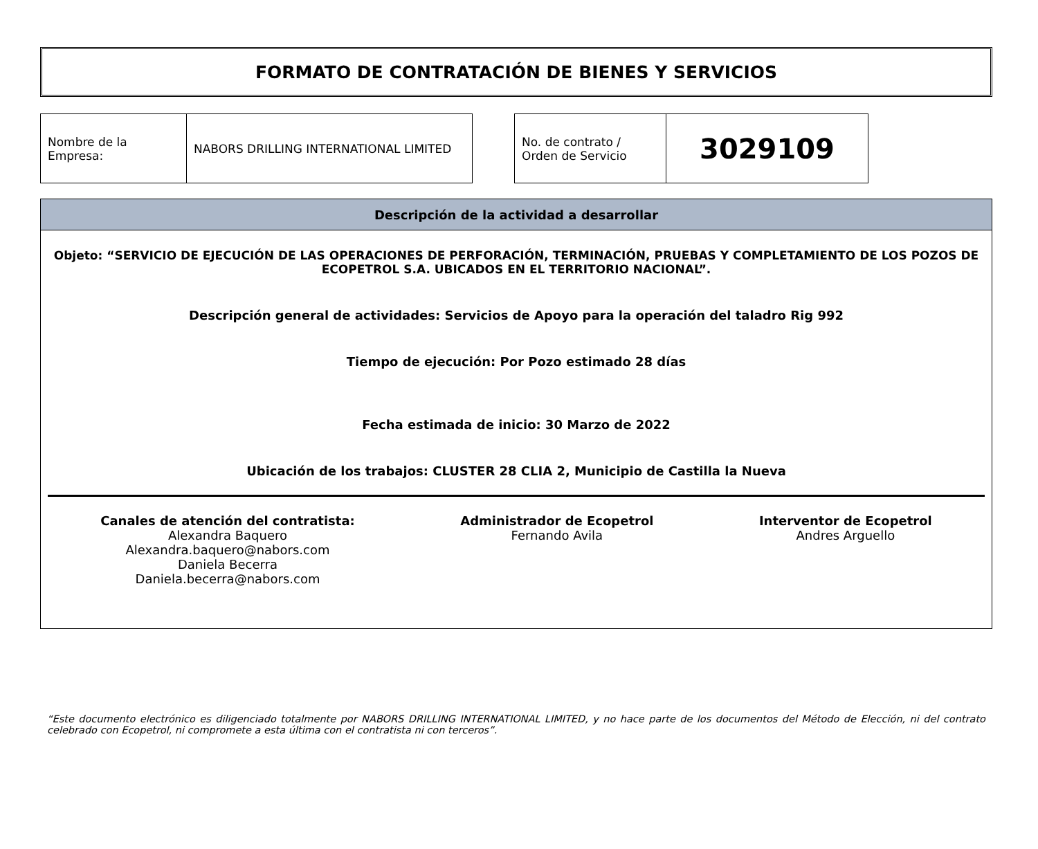FORMATO DE CONTRATACIÓN DE BIENES Y SERVICIOS
| Nombre de la Empresa: | NABORS DRILLING INTERNATIONAL LIMITED |
| No. de contrato / Orden de Servicio | 3029109 |
Descripción de la actividad a desarrollar
Objeto: “SERVICIO DE EJECUCIÓN DE LAS OPERACIONES DE PERFORACIÓN, TERMINACIÓN, PRUEBAS Y COMPLETAMIENTO DE LOS POZOS DE ECOPETROL S.A. UBICADOS EN EL TERRITORIO NACIONAL”.
Descripción general de actividades: Servicios de Apoyo para la operación del taladro Rig 992
Tiempo de ejecución: Por Pozo estimado 28 días
Fecha estimada de inicio: 30 Marzo de 2022
Ubicación de los trabajos: CLUSTER 28 CLIA 2, Municipio de Castilla la Nueva
Canales de atención del contratista:
Alexandra Baquero
Alexandra.baquero@nabors.com
Daniela Becerra
Daniela.becerra@nabors.com
Administrador de Ecopetrol
Fernando Avila
Interventor de Ecopetrol
Andres Arguello
“Este documento electrónico es diligenciado totalmente por NABORS DRILLING INTERNATIONAL LIMITED, y no hace parte de los documentos del Método de Elección, ni del contrato celebrado con Ecopetrol, ni compromete a esta última con el contratista ni con terceros”.